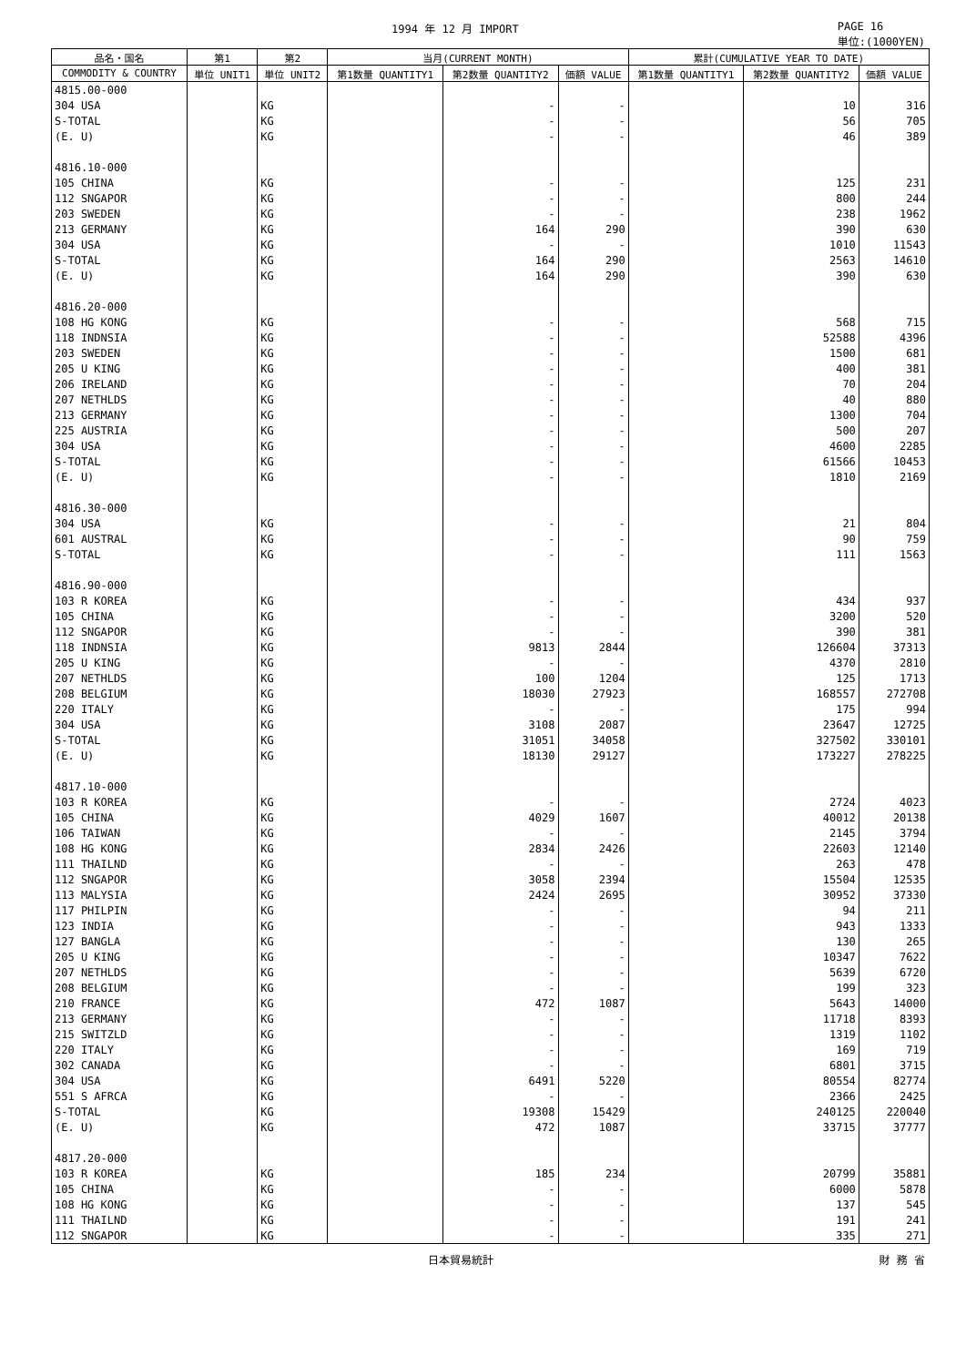1994 年 12 月 IMPORT PAGE 16
単位:(1000YEN)
| 品名・国名 | 第1 | 第2 | 当月(CURRENT MONTH) | | | 累計(CUMULATIVE YEAR TO DATE) | | |
| --- | --- | --- | --- | --- | --- | --- | --- | --- |
| COMMODITY & COUNTRY | 単位 UNIT1 | 単位 UNIT2 | 第1数量 QUANTITY1 | 第2数量 QUANTITY2 | 価額 VALUE | 第1数量 QUANTITY1 | 第2数量 QUANTITY2 | 価額 VALUE |
| 4815.00-000 | | | | | | | | |
| 304 USA | | KG | | - | - | | 10 | 316 |
| S-TOTAL | | KG | | - | - | | 56 | 705 |
| (E. U) | | KG | | - | - | | 46 | 389 |
| 4816.10-000 | | | | | | | | |
| 105 CHINA | | KG | | - | - | | 125 | 231 |
| 112 SNGAPOR | | KG | | - | - | | 800 | 244 |
| 203 SWEDEN | | KG | | - | - | | 238 | 1962 |
| 213 GERMANY | | KG | | 164 | 290 | | 390 | 630 |
| 304 USA | | KG | | - | - | | 1010 | 11543 |
| S-TOTAL | | KG | | 164 | 290 | | 2563 | 14610 |
| (E. U) | | KG | | 164 | 290 | | 390 | 630 |
| 4816.20-000 | | | | | | | | |
| 108 HG KONG | | KG | | - | - | | 568 | 715 |
| 118 INDNSIA | | KG | | - | - | | 52588 | 4396 |
| 203 SWEDEN | | KG | | - | - | | 1500 | 681 |
| 205 U KING | | KG | | - | - | | 400 | 381 |
| 206 IRELAND | | KG | | - | - | | 70 | 204 |
| 207 NETHLDS | | KG | | - | - | | 40 | 880 |
| 213 GERMANY | | KG | | - | - | | 1300 | 704 |
| 225 AUSTRIA | | KG | | - | - | | 500 | 207 |
| 304 USA | | KG | | - | - | | 4600 | 2285 |
| S-TOTAL | | KG | | - | - | | 61566 | 10453 |
| (E. U) | | KG | | - | - | | 1810 | 2169 |
| 4816.30-000 | | | | | | | | |
| 304 USA | | KG | | - | - | | 21 | 804 |
| 601 AUSTRAL | | KG | | - | - | | 90 | 759 |
| S-TOTAL | | KG | | - | - | | 111 | 1563 |
| 4816.90-000 | | | | | | | | |
| 103 R KOREA | | KG | | - | - | | 434 | 937 |
| 105 CHINA | | KG | | - | - | | 3200 | 520 |
| 112 SNGAPOR | | KG | | - | - | | 390 | 381 |
| 118 INDNSIA | | KG | | 9813 | 2844 | | 126604 | 37313 |
| 205 U KING | | KG | | - | - | | 4370 | 2810 |
| 207 NETHLDS | | KG | | 100 | 1204 | | 125 | 1713 |
| 208 BELGIUM | | KG | | 18030 | 27923 | | 168557 | 272708 |
| 220 ITALY | | KG | | - | - | | 175 | 994 |
| 304 USA | | KG | | 3108 | 2087 | | 23647 | 12725 |
| S-TOTAL | | KG | | 31051 | 34058 | | 327502 | 330101 |
| (E. U) | | KG | | 18130 | 29127 | | 173227 | 278225 |
| 4817.10-000 | | | | | | | | |
| 103 R KOREA | | KG | | - | - | | 2724 | 4023 |
| 105 CHINA | | KG | | 4029 | 1607 | | 40012 | 20138 |
| 106 TAIWAN | | KG | | - | - | | 2145 | 3794 |
| 108 HG KONG | | KG | | 2834 | 2426 | | 22603 | 12140 |
| 111 THAILND | | KG | | - | - | | 263 | 478 |
| 112 SNGAPOR | | KG | | 3058 | 2394 | | 15504 | 12535 |
| 113 MALYSIA | | KG | | 2424 | 2695 | | 30952 | 37330 |
| 117 PHILPIN | | KG | | - | - | | 94 | 211 |
| 123 INDIA | | KG | | - | - | | 943 | 1333 |
| 127 BANGLA | | KG | | - | - | | 130 | 265 |
| 205 U KING | | KG | | - | - | | 10347 | 7622 |
| 207 NETHLDS | | KG | | - | - | | 5639 | 6720 |
| 208 BELGIUM | | KG | | - | - | | 199 | 323 |
| 210 FRANCE | | KG | | 472 | 1087 | | 5643 | 14000 |
| 213 GERMANY | | KG | | - | - | | 11718 | 8393 |
| 215 SWITZLD | | KG | | - | - | | 1319 | 1102 |
| 220 ITALY | | KG | | - | - | | 169 | 719 |
| 302 CANADA | | KG | | - | - | | 6801 | 3715 |
| 304 USA | | KG | | 6491 | 5220 | | 80554 | 82774 |
| 551 S AFRCA | | KG | | - | - | | 2366 | 2425 |
| S-TOTAL | | KG | | 19308 | 15429 | | 240125 | 220040 |
| (E. U) | | KG | | 472 | 1087 | | 33715 | 37777 |
| 4817.20-000 | | | | | | | | |
| 103 R KOREA | | KG | | 185 | 234 | | 20799 | 35881 |
| 105 CHINA | | KG | | - | - | | 6000 | 5878 |
| 108 HG KONG | | KG | | - | - | | 137 | 545 |
| 111 THAILND | | KG | | - | - | | 191 | 241 |
| 112 SNGAPOR | | KG | | - | - | | 335 | 271 |
日本貿易統計 財 務 省